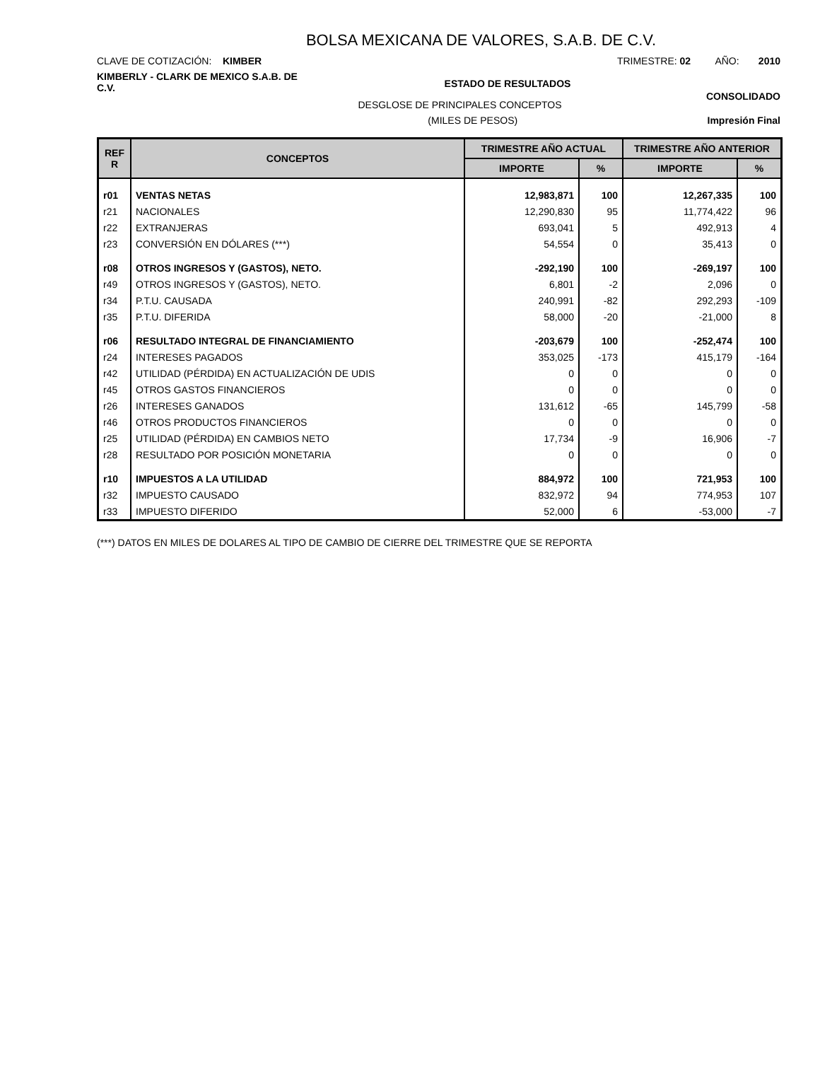BOLSA MEXICANA DE VALORES, S.A.B. DE C.V.
CLAVE DE COTIZACIÓN: KIMBER TRIMESTRE: 02 AÑO: 2010
KIMBERLY - CLARK DE MEXICO S.A.B. DE C.V.
ESTADO DE RESULTADOS
CONSOLIDADO
DESGLOSE DE PRINCIPALES CONCEPTOS
(MILES DE PESOS) Impresión Final
| REF R | CONCEPTOS | TRIMESTRE AÑO ACTUAL | | TRIMESTRE AÑO ANTERIOR | |
| --- | --- | --- | --- | --- | --- |
| | | IMPORTE | % | IMPORTE | % |
| r01 | VENTAS NETAS | 12,983,871 | 100 | 12,267,335 | 100 |
| r21 | NACIONALES | 12,290,830 | 95 | 11,774,422 | 96 |
| r22 | EXTRANJERAS | 693,041 | 5 | 492,913 | 4 |
| r23 | CONVERSIÓN EN DÓLARES (***) | 54,554 | 0 | 35,413 | 0 |
| r08 | OTROS INGRESOS Y (GASTOS), NETO. | -292,190 | 100 | -269,197 | 100 |
| r49 | OTROS INGRESOS Y (GASTOS), NETO. | 6,801 | -2 | 2,096 | 0 |
| r34 | P.T.U. CAUSADA | 240,991 | -82 | 292,293 | -109 |
| r35 | P.T.U. DIFERIDA | 58,000 | -20 | -21,000 | 8 |
| r06 | RESULTADO INTEGRAL DE FINANCIAMIENTO | -203,679 | 100 | -252,474 | 100 |
| r24 | INTERESES PAGADOS | 353,025 | -173 | 415,179 | -164 |
| r42 | UTILIDAD (PÉRDIDA) EN ACTUALIZACIÓN DE UDIS | 0 | 0 | 0 | 0 |
| r45 | OTROS GASTOS FINANCIEROS | 0 | 0 | 0 | 0 |
| r26 | INTERESES GANADOS | 131,612 | -65 | 145,799 | -58 |
| r46 | OTROS PRODUCTOS FINANCIEROS | 0 | 0 | 0 | 0 |
| r25 | UTILIDAD (PÉRDIDA) EN CAMBIOS NETO | 17,734 | -9 | 16,906 | -7 |
| r28 | RESULTADO POR POSICIÓN MONETARIA | 0 | 0 | 0 | 0 |
| r10 | IMPUESTOS A LA UTILIDAD | 884,972 | 100 | 721,953 | 100 |
| r32 | IMPUESTO CAUSADO | 832,972 | 94 | 774,953 | 107 |
| r33 | IMPUESTO DIFERIDO | 52,000 | 6 | -53,000 | -7 |
(***) DATOS EN MILES DE DOLARES AL TIPO DE CAMBIO DE CIERRE DEL TRIMESTRE QUE SE REPORTA